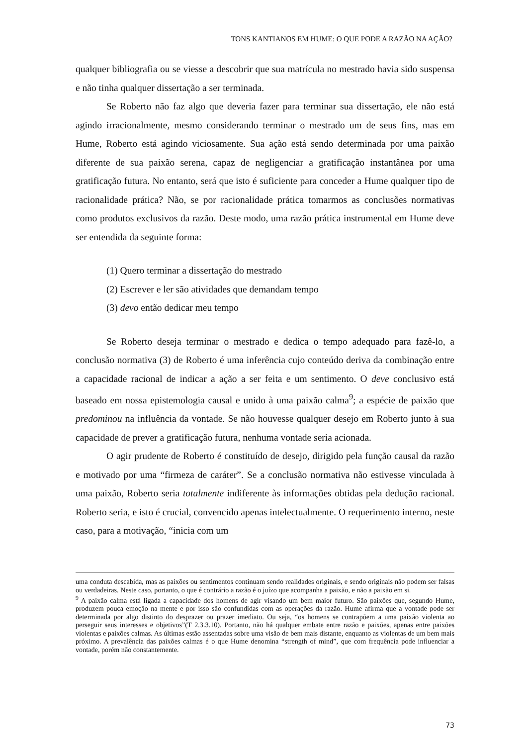TONS KANTIANOS EM HUME: O QUE PODE A RAZÃO NA AÇÃO?
qualquer bibliografia ou se viesse a descobrir que sua matrícula no mestrado havia sido suspensa e não tinha qualquer dissertação a ser terminada.
Se Roberto não faz algo que deveria fazer para terminar sua dissertação, ele não está agindo irracionalmente, mesmo considerando terminar o mestrado um de seus fins, mas em Hume, Roberto está agindo viciosamente. Sua ação está sendo determinada por uma paixão diferente de sua paixão serena, capaz de negligenciar a gratificação instantânea por uma gratificação futura. No entanto, será que isto é suficiente para conceder a Hume qualquer tipo de racionalidade prática? Não, se por racionalidade prática tomarmos as conclusões normativas como produtos exclusivos da razão. Deste modo, uma razão prática instrumental em Hume deve ser entendida da seguinte forma:
(1) Quero terminar a dissertação do mestrado
(2) Escrever e ler são atividades que demandam tempo
(3) devo então dedicar meu tempo
Se Roberto deseja terminar o mestrado e dedica o tempo adequado para fazê-lo, a conclusão normativa (3) de Roberto é uma inferência cujo conteúdo deriva da combinação entre a capacidade racional de indicar a ação a ser feita e um sentimento. O deve conclusivo está baseado em nossa epistemologia causal e unido à uma paixão calma<sup>9</sup>; a espécie de paixão que predominou na influência da vontade. Se não houvesse qualquer desejo em Roberto junto à sua capacidade de prever a gratificação futura, nenhuma vontade seria acionada.
O agir prudente de Roberto é constituído de desejo, dirigido pela função causal da razão e motivado por uma “firmeza de caráter”. Se a conclusão normativa não estivesse vinculada à uma paixão, Roberto seria totalmente indiferente às informações obtidas pela dedução racional. Roberto seria, e isto é crucial, convencido apenas intelectualmente. O requerimento interno, neste caso, para a motivação, “inicia com um
uma conduta descabida, mas as paixões ou sentimentos continuam sendo realidades originais, e sendo originais não podem ser falsas ou verdadeiras. Neste caso, portanto, o que é contrário a razão é o juízo que acompanha a paixão, e não a paixão em si.
<sup>9</sup> A paixão calma está ligada a capacidade dos homens de agir visando um bem maior futuro. São paixões que, segundo Hume, produzem pouca emoção na mente e por isso são confundidas com as operações da razão. Hume afirma que a vontade pode ser determinada por algo distinto do desprazer ou prazer imediato. Ou seja, “os homens se contrapõem a uma paixão violenta ao perseguir seus interesses e objetivos”(T 2.3.3.10). Portanto, não há qualquer embate entre razão e paixões, apenas entre paixões violentas e paixões calmas. As últimas estão assentadas sobre uma visão de bem mais distante, enquanto as violentas de um bem mais próximo. A prevalência das paixões calmas é o que Hume denomina “strength of mind”, que com frequência pode influenciar a vontade, porém não constantemente.
73